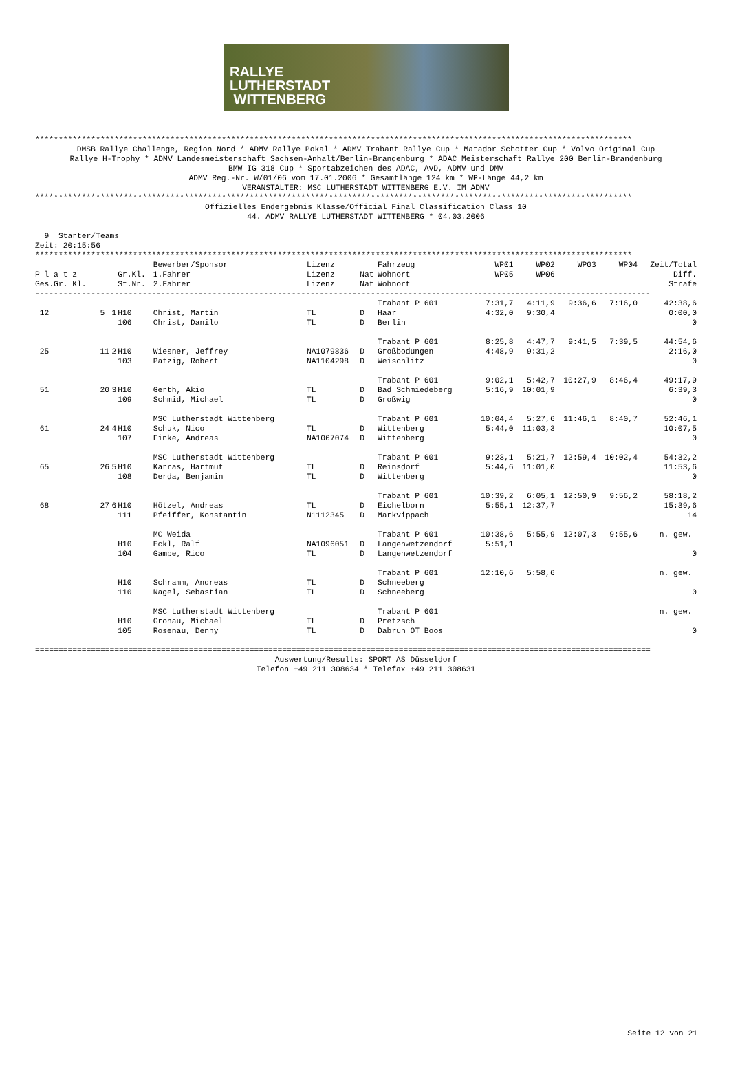RALLYE
LUTHERSTADT
WITTENBERG
********************************************************************************************************************************
DMSB Rallye Challenge, Region Nord * ADMV Rallye Pokal * ADMV Trabant Rallye Cup * Matador Schotter Cup * Volvo Original Cup Rallye H-Trophy * ADMV Landesmeisterschaft Sachsen-Anhalt/Berlin-Brandenburg * ADAC Meisterschaft Rallye 200 Berlin-Brandenburg BMW IG 318 Cup * Sportabzeichen des ADAC, AvD, ADMV und DMV ADMV Reg.-Nr. W/01/06 vom 17.01.2006 * Gesamtlänge 124 km * WP-Länge 44,2 km VERANSTALTER: MSC LUTHERSTADT WITTENBERG E.V. IM ADMV
********************************************************************************************************************************
Offizielles Endergebnis Klasse/Official Final Classification Class 10 44. ADMV RALLYE LUTHERSTADT WITTENBERG * 04.03.2006
9 Starter/Teams Zeit: 20:15:56
********************************************************************************************************************************
| | | | | Bewerber/Sponsor | Lizenz | | Fahrzeug | WP01 | WP02 | WP03 | WP04 | Zeit/Total |
| --- | --- | --- | --- | --- | --- | --- | --- | --- | --- | --- | --- | --- |
| P l a t z | | | Gr.Kl. | 1.Fahrer | Lizenz | Nat | Wohnort | WP05 | WP06 | | | Diff. |
| Ges.Gr. Kl. | | | St.Nr. | 2.Fahrer | Lizenz | Nat | Wohnort | | | | | Strafe |
| ------------------------------------------------------------------------------------------------------------------------------------ | | | | | | | | | | | | |
| | | | | | | | Trabant P 601 | 7:31,7 | 4:11,9 | 9:36,6 | 7:16,0 | 42:38,6 |
| 12 | 5 | 1 | H10 | Christ, Martin | TL | D | Haar | 4:32,0 | 9:30,4 | | | 0:00,0 |
| | | | 106 | Christ, Danilo | TL | D | Berlin | | | | | 0 |
| | | | | | | | Trabant P 601 | 8:25,8 | 4:47,7 | 9:41,5 | 7:39,5 | 44:54,6 |
| 25 | 11 | 2 | H10 | Wiesner, Jeffrey | NA1079836 | D | Großbodungen | 4:48,9 | 9:31,2 | | | 2:16,0 |
| | | | 103 | Patzig, Robert | NA1104298 | D | Weischlitz | | | | | 0 |
| | | | | | | | Trabant P 601 | 9:02,1 | 5:42,7 | 10:27,9 | 8:46,4 | 49:17,9 |
| 51 | 20 | 3 | H10 | Gerth, Akio | TL | D | Bad Schmiedeberg | 5:16,9 | 10:01,9 | | | 6:39,3 |
| | | | 109 | Schmid, Michael | TL | D | Großwig | | | | | 0 |
| | | | | MSC Lutherstadt Wittenberg | | | Trabant P 601 | 10:04,4 | 5:27,6 | 11:46,1 | 8:40,7 | 52:46,1 |
| 61 | 24 | 4 | H10 | Schuk, Nico | TL | D | Wittenberg | 5:44,0 | 11:03,3 | | | 10:07,5 |
| | | | 107 | Finke, Andreas | NA1067074 | D | Wittenberg | | | | | 0 |
| | | | | MSC Lutherstadt Wittenberg | | | Trabant P 601 | 9:23,1 | 5:21,7 | 12:59,4 | 10:02,4 | 54:32,2 |
| 65 | 26 | 5 | H10 | Karras, Hartmut | TL | D | Reinsdorf | 5:44,6 | 11:01,0 | | | 11:53,6 |
| | | | 108 | Derda, Benjamin | TL | D | Wittenberg | | | | | 0 |
| | | | | | | | Trabant P 601 | 10:39,2 | 6:05,1 | 12:50,9 | 9:56,2 | 58:18,2 |
| 68 | 27 | 6 | H10 | Hötzel, Andreas | TL | D | Eichelborn | 5:55,1 | 12:37,7 | | | 15:39,6 |
| | | | 111 | Pfeiffer, Konstantin | N1112345 | D | Markvippach | | | | | 14 |
| | | | | MC Weida | | | Trabant P 601 | 10:38,6 | 5:55,9 | 12:07,3 | 9:55,6 | n. gew. |
| | | | H10 | Eckl, Ralf | NA1096051 | D | Langenwetzendorf | 5:51,1 | | | | |
| | | | 104 | Gampe, Rico | TL | D | Langenwetzendorf | | | | | 0 |
| | | | | | | | Trabant P 601 | 12:10,6 | 5:58,6 | | | n. gew. |
| | | | H10 | Schramm, Andreas | TL | D | Schneeberg | | | | | |
| | | | 110 | Nagel, Sebastian | TL | D | Schneeberg | | | | | 0 |
| | | | | MSC Lutherstadt Wittenberg | | | Trabant P 601 | | | | | n. gew. |
| | | | H10 | Gronau, Michael | TL | D | Pretzsch | | | | | |
| | | | 105 | Rosenau, Denny | TL | D | Dabrun OT Boos | | | | | 0 |
====================================================================================================================================
Auswertung/Results: SPORT AS Düsseldorf Telefon +49 211 308634 * Telefax +49 211 308631
Seite 12 von 21